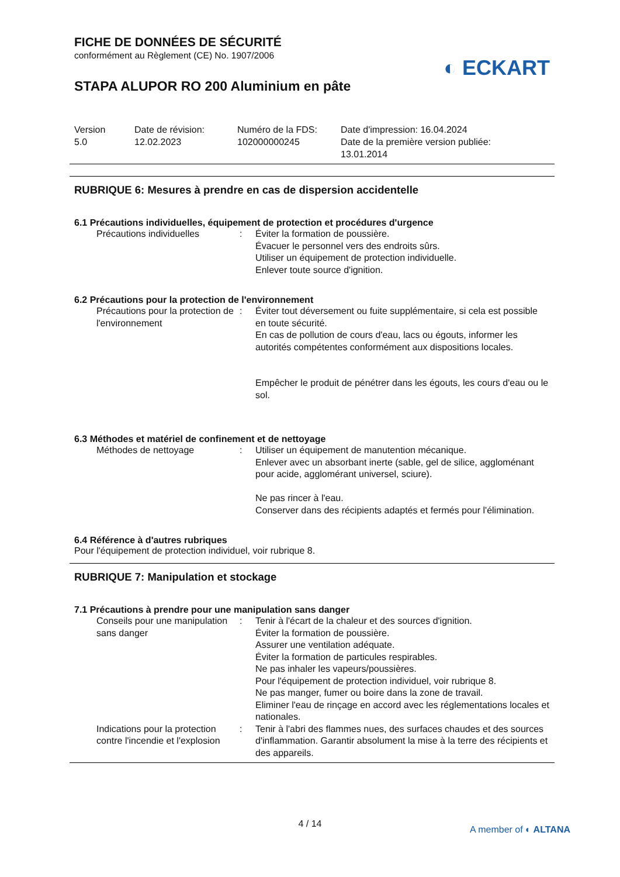FICHE DE DONNÉES DE SÉCURITÉ
conformément au Règlement (CE) No. 1907/2006
◐ ECKART
STAPA ALUPOR RO 200 Aluminium en pâte
Version
5.0
Date de révision:
12.02.2023
Numéro de la FDS:
102000000245
Date d'impression: 16.04.2024
Date de la première version publiée:
13.01.2014
RUBRIQUE 6: Mesures à prendre en cas de dispersion accidentelle
6.1 Précautions individuelles, équipement de protection et procédures d'urgence
Précautions individuelles : Éviter la formation de poussière.
Évacuer le personnel vers des endroits sûrs.
Utiliser un équipement de protection individuelle.
Enlever toute source d'ignition.
6.2 Précautions pour la protection de l'environnement
Précautions pour la protection de l'environnement
: Éviter tout déversement ou fuite supplémentaire, si cela est possible en toute sécurité.
En cas de pollution de cours d'eau, lacs ou égouts, informer les autorités compétentes conformément aux dispositions locales.
Empêcher le produit de pénétrer dans les égouts, les cours d'eau ou le sol.
6.3 Méthodes et matériel de confinement et de nettoyage
Méthodes de nettoyage : Utiliser un équipement de manutention mécanique.
Enlever avec un absorbant inerte (sable, gel de silice, aggloménant pour acide, agglomérant universel, sciure).
Ne pas rincer à l'eau.
Conserver dans des récipients adaptés et fermés pour l'élimination.
6.4 Référence à d'autres rubriques
Pour l'équipement de protection individuel, voir rubrique 8.
RUBRIQUE 7: Manipulation et stockage
7.1 Précautions à prendre pour une manipulation sans danger
Conseils pour une manipulation sans danger
: Tenir à l'écart de la chaleur et des sources d'ignition.
Éviter la formation de poussière.
Assurer une ventilation adéquate.
Éviter la formation de particules respirables.
Ne pas inhaler les vapeurs/poussières.
Pour l'équipement de protection individuel, voir rubrique 8.
Ne pas manger, fumer ou boire dans la zone de travail.
Eliminer l'eau de rinçage en accord avec les réglementations locales et nationales.
Indications pour la protection contre l'incendie et l'explosion
: Tenir à l'abri des flammes nues, des surfaces chaudes et des sources d'inflammation. Garantir absolument la mise à la terre des récipients et des appareils.
4 / 14
A member of ◐ ALTANA